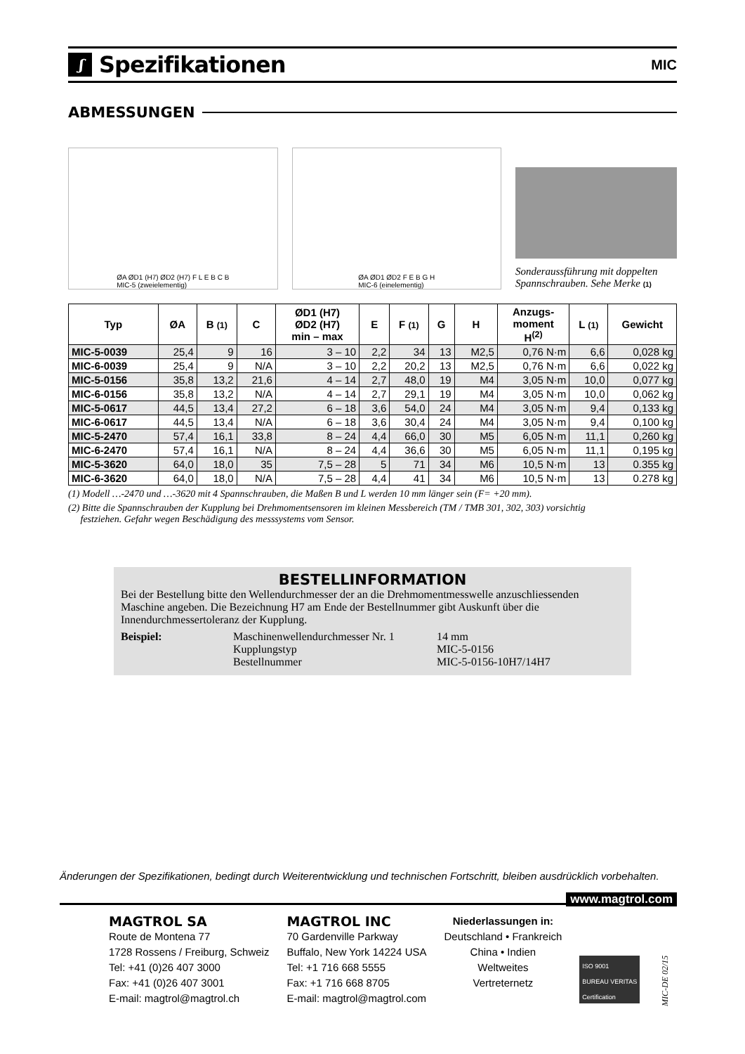ʃ Spezifikationen
MIC
ABMESSUNGEN
ØA ØD1 (H7) ØD2 (H7) F L E B C B
MIC-5 (zweielementig)
ØA ØD1 ØD2 F E B G H
MIC-6 (einelementig)
Sonderaussführung mit doppelten Spannschrauben. Sehe Merke (1)
| Typ | ØA | B (1) | C | ØD1 (H7) ØD2 (H7) min – max | E | F (1) | G | H | Anzugs- moment H<sup>(2)</sup> | L (1) | Gewicht |
| --- | --- | --- | --- | --- | --- | --- | --- | --- | --- | --- | --- |
| MIC-5-0039 | 25,4 | 9 | 16 | 3 – 10 | 2,2 | 34 | 13 | M2,5 | 0,76 N·m | 6,6 | 0,028 kg |
| MIC-6-0039 | 25,4 | 9 | N/A | 3 – 10 | 2,2 | 20,2 | 13 | M2,5 | 0,76 N·m | 6,6 | 0,022 kg |
| MIC-5-0156 | 35,8 | 13,2 | 21,6 | 4 – 14 | 2,7 | 48,0 | 19 | M4 | 3,05 N·m | 10,0 | 0,077 kg |
| MIC-6-0156 | 35,8 | 13,2 | N/A | 4 – 14 | 2,7 | 29,1 | 19 | M4 | 3,05 N·m | 10,0 | 0,062 kg |
| MIC-5-0617 | 44,5 | 13,4 | 27,2 | 6 – 18 | 3,6 | 54,0 | 24 | M4 | 3,05 N·m | 9,4 | 0,133 kg |
| MIC-6-0617 | 44,5 | 13,4 | N/A | 6 – 18 | 3,6 | 30,4 | 24 | M4 | 3,05 N·m | 9,4 | 0,100 kg |
| MIC-5-2470 | 57,4 | 16,1 | 33,8 | 8 – 24 | 4,4 | 66,0 | 30 | M5 | 6,05 N·m | 11,1 | 0,260 kg |
| MIC-6-2470 | 57,4 | 16,1 | N/A | 8 – 24 | 4,4 | 36,6 | 30 | M5 | 6,05 N·m | 11,1 | 0,195 kg |
| MIC-5-3620 | 64,0 | 18,0 | 35 | 7,5 – 28 | 5 | 71 | 34 | M6 | 10,5 N·m | 13 | 0.355 kg |
| MIC-6-3620 | 64,0 | 18,0 | N/A | 7,5 – 28 | 4,4 | 41 | 34 | M6 | 10,5 N·m | 13 | 0.278 kg |
(1) Modell …-2470 und …-3620 mit 4 Spannschrauben, die Maßen B und L werden 10 mm länger sein (F= +20 mm).
(2) Bitte die Spannschrauben der Kupplung bei Drehmomentsensoren im kleinen Messbereich (TM / TMB 301, 302, 303) vorsichtig
festziehen. Gefahr wegen Beschädigung des messsystems vom Sensor.
BESTELLINFORMATION
Bei der Bestellung bitte den Wellendurchmesser der an die Drehmomentmesswelle anzuschliessenden Maschine angeben. Die Bezeichnung H7 am Ende der Bestellnummer gibt Auskunft über die Innendurchmessertoleranz der Kupplung.
Beispiel:
Maschinenwellendurchmesser Nr. 1
Kupplungstyp
Bestellnummer
14 mm
MIC-5-0156
MIC-5-0156-10H7/14H7
Änderungen der Spezifikationen, bedingt durch Weiterentwicklung und technischen Fortschritt, bleiben ausdrücklich vorbehalten.
www.magtrol.com
MAGTROL SA
Route de Montena 77
1728 Rossens / Freiburg, Schweiz
Tel: +41 (0)26 407 3000
Fax: +41 (0)26 407 3001
E-mail: magtrol@magtrol.ch
MAGTROL INC
70 Gardenville Parkway
Buffalo, New York 14224 USA
Tel: +1 716 668 5555
Fax: +1 716 668 8705
E-mail: magtrol@magtrol.com
Niederlassungen in:
Deutschland • Frankreich
China • Indien
Weltweites
Vertreternetz
ISO 9001
BUREAU VERITAS
Certification
MIC-DE 02/15